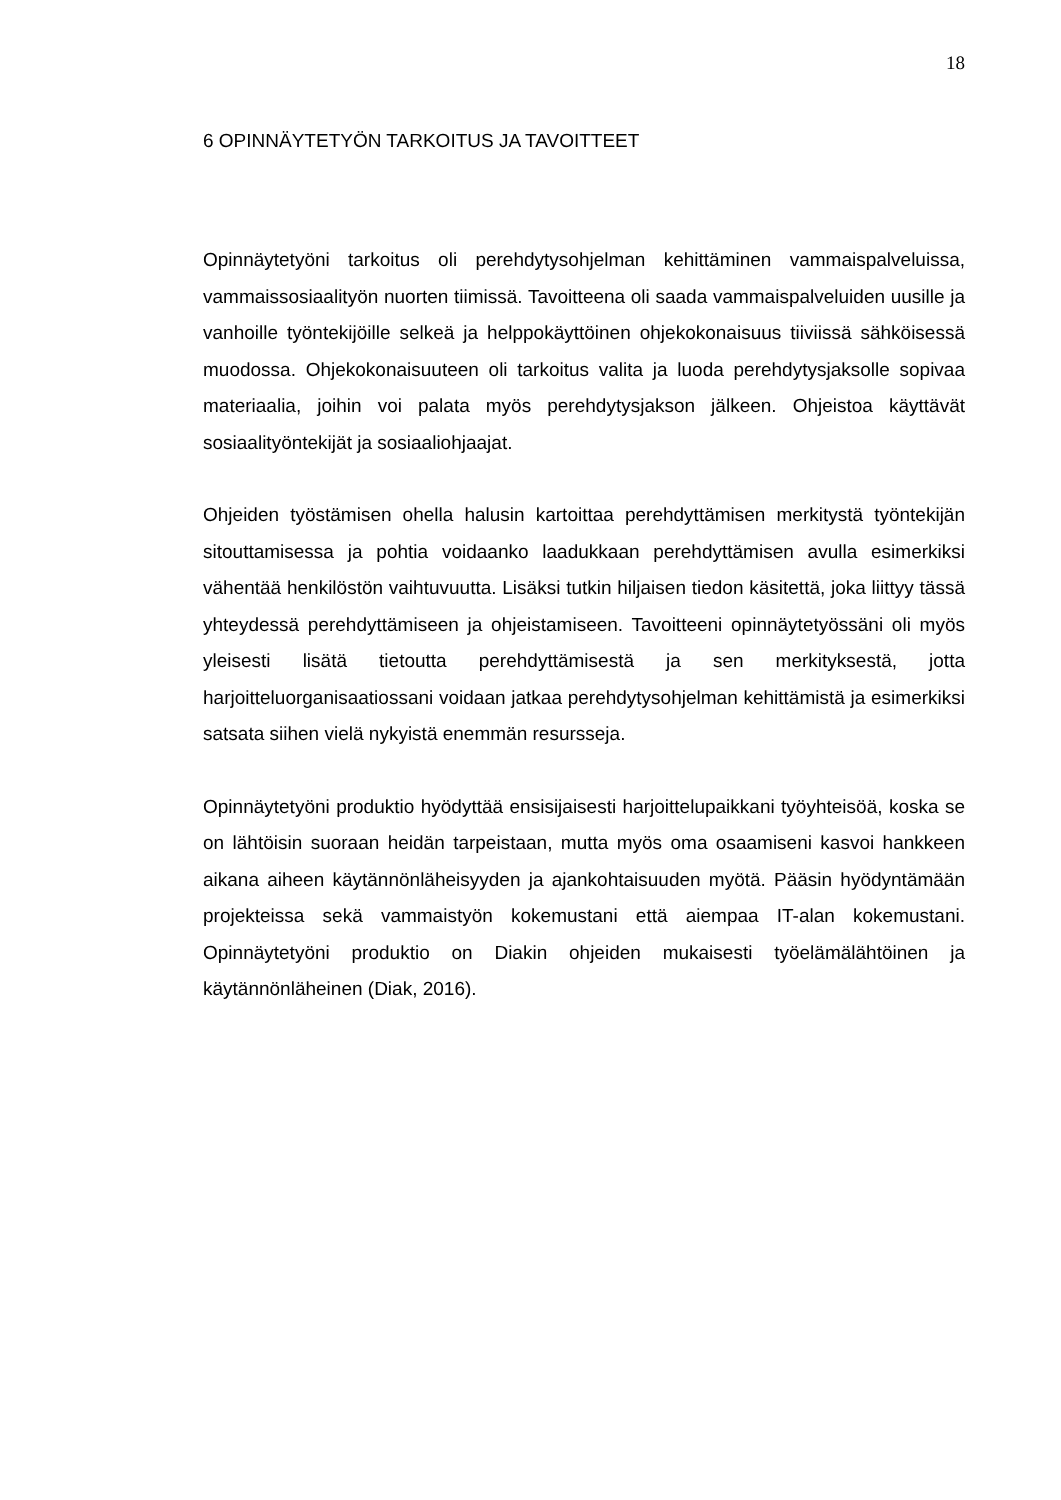18
6 OPINNÄYTETYÖN TARKOITUS JA TAVOITTEET
Opinnäytetyöni tarkoitus oli perehdytysohjelman kehittäminen vammaispalve­luissa, vammaissosiaalityön nuorten tiimissä. Tavoitteena oli saada vammaispal­veluiden uusille ja vanhoille työntekijöille selkeä ja helppokäyttöinen ohjekokonai­suus tiiviissä sähköisessä muodossa. Ohjekokonaisuuteen oli tarkoitus valita ja luoda perehdytysjaksolle sopivaa materiaalia, joihin voi palata myös perehdytys­jakson jälkeen. Ohjeistoa käyttävät sosiaalityöntekijät ja sosiaaliohjaajat.
Ohjeiden työstämisen ohella halusin kartoittaa perehdyttämisen merkitystä työn­tekijän sitouttamisessa ja pohtia voidaanko laadukkaan perehdyttämisen avulla esimerkiksi vähentää henkilöstön vaihtuvuutta. Lisäksi tutkin hiljaisen tiedon kä­sitettä, joka liittyy tässä yhteydessä perehdyttämiseen ja ohjeistamiseen. Tavoit­teeni opinnäytetyössäni oli myös yleisesti lisätä tietoutta perehdyttämisestä ja sen merkityksestä, jotta harjoitteluorganisaatiossani voidaan jatkaa perehdytys­ohjelman kehittämistä ja esimerkiksi satsata siihen vielä nykyistä enemmän re­sursseja.
Opinnäytetyöni produktio hyödyttää ensisijaisesti harjoittelupaikkani työyhteisöä, koska se on lähtöisin suoraan heidän tarpeistaan, mutta myös oma osaamiseni kasvoi hankkeen aikana aiheen käytännönläheisyyden ja ajankohtaisuuden myötä. Pääsin hyödyntämään projekteissa sekä vammaistyön kokemustani että aiempaa IT-alan kokemustani. Opinnäytetyöni produktio on Diakin ohjeiden mu­kaisesti työelämälähtöinen ja käytännönläheinen (Diak, 2016).